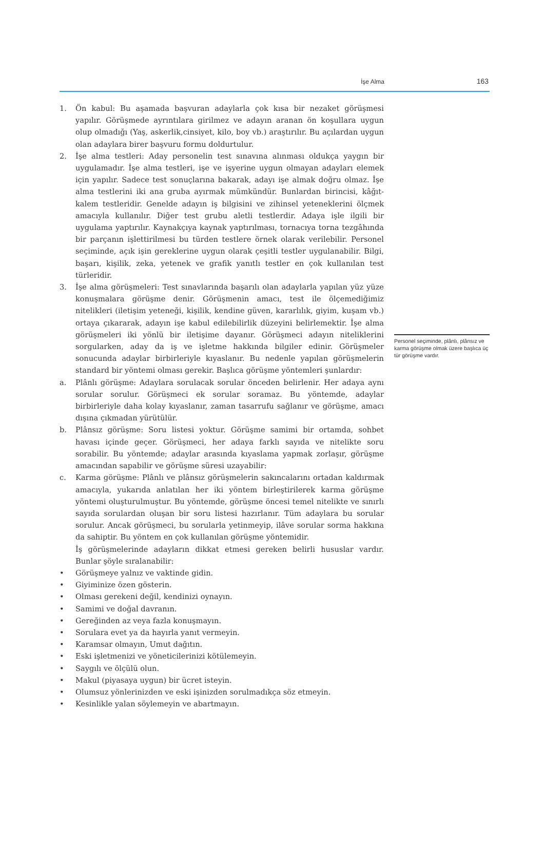İşe Alma 163
1. Ön kabul: Bu aşamada başvuran adaylarla çok kısa bir nezaket görüşmesi yapılır. Görüşmede ayrıntılara girilmez ve adayın aranan ön koşullara uygun olup olmadığı (Yaş, askerlik,cinsiyet, kilo, boy vb.) araştırılır. Bu açılardan uygun olan adaylara birer başvuru formu doldurtulur.
2. İşe alma testleri: Aday personelin test sınavına alınması oldukça yaygın bir uygulamadır. İşe alma testleri, işe ve işyerine uygun olmayan adayları elemek için yapılır. Sadece test sonuçlarına bakarak, adayı işe almak doğru olmaz. İşe alma testlerini iki ana gruba ayırmak mümkündür. Bunlardan birincisi, kâğıt-kalem testleridir. Genelde adayın iş bilgisini ve zihinsel yeteneklerini ölçmek amacıyla kullanılır. Diğer test grubu aletli testlerdir. Adaya işle ilgili bir uygulama yaptırılır. Kaynakçıya kaynak yaptırılması, tornacıya torna tezgâhında bir parçanın işlettirilmesi bu türden testlere örnek olarak verilebilir. Personel seçiminde, açık işin gereklerine uygun olarak çeşitli testler uygulanabilir. Bilgi, başarı, kişilik, zeka, yetenek ve grafik yanıtlı testler en çok kullanılan test türleridir.
3. İşe alma görüşmeleri: Test sınavlarında başarılı olan adaylarla yapılan yüz yüze konuşmalara görüşme denir. Görüşmenin amacı, test ile ölçemediğimiz nitelikleri (iletişim yeteneği, kişilik, kendine güven, kararlılık, giyim, kuşam vb.) ortaya çıkararak, adayın işe kabul edilebilirlik düzeyini belirlemektir. İşe alma görüşmeleri iki yönlü bir iletişime dayanır. Görüşmeci adayın niteliklerini sorgularken, aday da iş ve işletme hakkında bilgiler edinir. Görüşmeler sonucunda adaylar birbirleriyle kıyaslanır. Bu nedenle yapılan görüşmelerin standard bir yöntemi olması gerekir. Başlıca görüşme yöntemleri şunlardır:
a. Plânlı görüşme: Adaylara sorulacak sorular önceden belirlenir. Her adaya aynı sorular sorulur. Görüşmeci ek sorular soramaz. Bu yöntemde, adaylar birbirleriyle daha kolay kıyaslanır, zaman tasarrufu sağlanır ve görüşme, amacı dışına çıkmadan yürütülür.
b. Plânsız görüşme: Soru listesi yoktur. Görüşme samimi bir ortamda, sohbet havası içinde geçer. Görüşmeci, her adaya farklı sayıda ve nitelikte soru sorabilir. Bu yöntemde; adaylar arasında kıyaslama yapmak zorlaşır, görüşme amacından sapabilir ve görüşme süresi uzayabilir:
c. Karma görüşme: Plânlı ve plânsız görüşmelerin sakıncalarını ortadan kaldırmak amacıyla, yukarıda anlatılan her iki yöntem birleştirilerek karma görüşme yöntemi oluşturulmuştur. Bu yöntemde, görüşme öncesi temel nitelikte ve sınırlı sayıda sorulardan oluşan bir soru listesi hazırlanır. Tüm adaylara bu sorular sorulur. Ancak görüşmeci, bu sorularla yetinmeyip, ilâve sorular sorma hakkına da sahiptir. Bu yöntem en çok kullanılan görüşme yöntemidir.
İş görüşmelerinde adayların dikkat etmesi gereken belirli hususlar vardır. Bunlar şöyle sıralanabilir:
• Görüşmeye yalnız ve vaktinde gidin.
• Giyiminize özen gösterin.
• Olması gerekeni değil, kendinizi oynayın.
• Samimi ve doğal davranın.
• Gereğinden az veya fazla konuşmayın.
• Sorulara evet ya da hayırla yanıt vermeyin.
• Karamsar olmayın, Umut dağıtın.
• Eski işletmenizi ve yöneticilerinizi kötülemeyin.
• Saygılı ve ölçülü olun.
• Makul (piyasaya uygun) bir ücret isteyin.
• Olumsuz yönlerinizden ve eski işinizden sorulmadıkça söz etmeyin.
• Kesinlikle yalan söylemeyin ve abartmayın.
Personel seçiminde, plânlı, plânsız ve karma görüşme olmak üzere başlıca üç tür görüşme vardır.